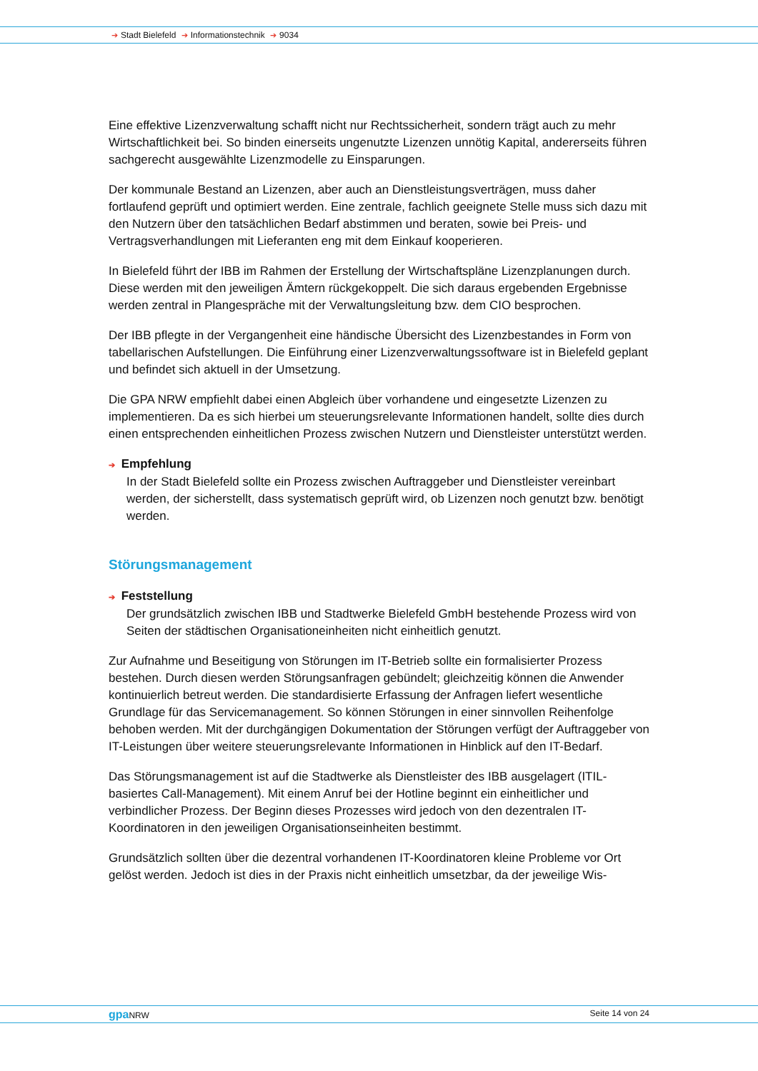➔ Stadt Bielefeld ➔ Informationstechnik ➔ 9034
Eine effektive Lizenzverwaltung schafft nicht nur Rechtssicherheit, sondern trägt auch zu mehr Wirtschaftlichkeit bei. So binden einerseits ungenutzte Lizenzen unnötig Kapital, andererseits führen sachgerecht ausgewählte Lizenzmodelle zu Einsparungen.
Der kommunale Bestand an Lizenzen, aber auch an Dienstleistungsverträgen, muss daher fortlaufend geprüft und optimiert werden. Eine zentrale, fachlich geeignete Stelle muss sich dazu mit den Nutzern über den tatsächlichen Bedarf abstimmen und beraten, sowie bei Preis- und Vertragsverhandlungen mit Lieferanten eng mit dem Einkauf kooperieren.
In Bielefeld führt der IBB im Rahmen der Erstellung der Wirtschaftspläne Lizenzplanungen durch. Diese werden mit den jeweiligen Ämtern rückgekoppelt. Die sich daraus ergebenden Ergebnisse werden zentral in Plangespräche mit der Verwaltungsleitung bzw. dem CIO besprochen.
Der IBB pflegte in der Vergangenheit eine händische Übersicht des Lizenzbestandes in Form von tabellarischen Aufstellungen. Die Einführung einer Lizenzverwaltungssoftware ist in Bielefeld geplant und befindet sich aktuell in der Umsetzung.
Die GPA NRW empfiehlt dabei einen Abgleich über vorhandene und eingesetzte Lizenzen zu implementieren. Da es sich hierbei um steuerungsrelevante Informationen handelt, sollte dies durch einen entsprechenden einheitlichen Prozess zwischen Nutzern und Dienstleister unterstützt werden.
➔ Empfehlung
In der Stadt Bielefeld sollte ein Prozess zwischen Auftraggeber und Dienstleister vereinbart werden, der sicherstellt, dass systematisch geprüft wird, ob Lizenzen noch genutzt bzw. benötigt werden.
Störungsmanagement
➔ Feststellung
Der grundsätzlich zwischen IBB und Stadtwerke Bielefeld GmbH bestehende Prozess wird von Seiten der städtischen Organisationeinheiten nicht einheitlich genutzt.
Zur Aufnahme und Beseitigung von Störungen im IT-Betrieb sollte ein formalisierter Prozess bestehen. Durch diesen werden Störungsanfragen gebündelt; gleichzeitig können die Anwender kontinuierlich betreut werden. Die standardisierte Erfassung der Anfragen liefert wesentliche Grundlage für das Servicemanagement. So können Störungen in einer sinnvollen Reihenfolge behoben werden. Mit der durchgängigen Dokumentation der Störungen verfügt der Auftraggeber von IT-Leistungen über weitere steuerungsrelevante Informationen in Hinblick auf den IT-Bedarf.
Das Störungsmanagement ist auf die Stadtwerke als Dienstleister des IBB ausgelagert (ITIL-basiertes Call-Management). Mit einem Anruf bei der Hotline beginnt ein einheitlicher und verbindlicher Prozess. Der Beginn dieses Prozesses wird jedoch von den dezentralen IT-Koordinatoren in den jeweiligen Organisationseinheiten bestimmt.
Grundsätzlich sollten über die dezentral vorhandenen IT-Koordinatoren kleine Probleme vor Ort gelöst werden. Jedoch ist dies in der Praxis nicht einheitlich umsetzbar, da der jeweilige Wis-
gpa NRW Seite 14 von 24